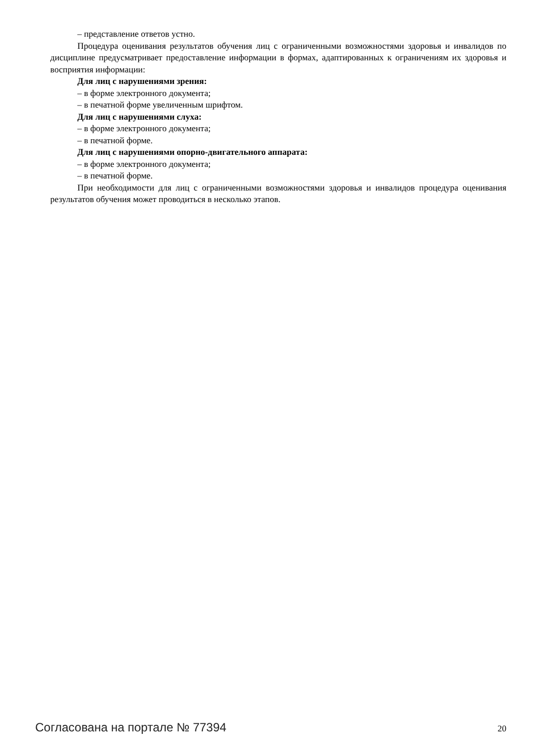– представление ответов устно.
Процедура оценивания результатов обучения лиц с ограниченными возможностями здоровья и инвалидов по дисциплине предусматривает предоставление информации в формах, адаптированных к ограничениям их здоровья и восприятия информации:
Для лиц с нарушениями зрения:
– в форме электронного документа;
– в печатной форме увеличенным шрифтом.
Для лиц с нарушениями слуха:
– в форме электронного документа;
– в печатной форме.
Для лиц с нарушениями опорно-двигательного аппарата:
– в форме электронного документа;
– в печатной форме.
При необходимости для лиц с ограниченными возможностями здоровья и инвалидов процедура оценивания результатов обучения может проводиться в несколько этапов.
Согласована на портале № 77394 20